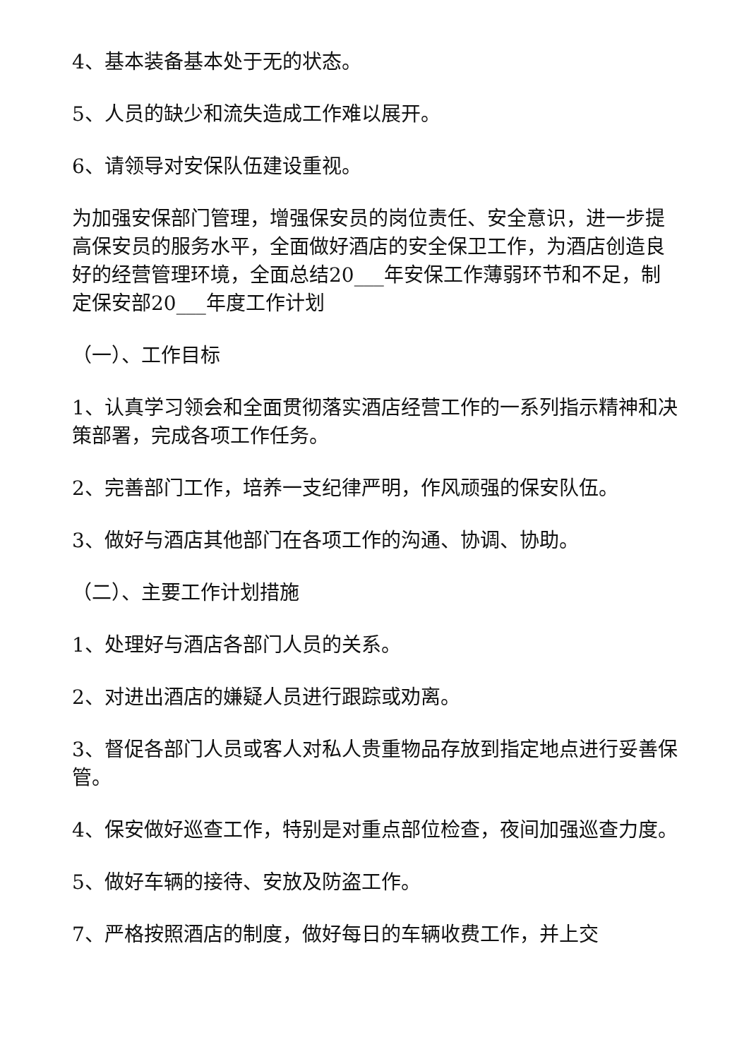4、基本装备基本处于无的状态。
5、人员的缺少和流失造成工作难以展开。
6、请领导对安保队伍建设重视。
为加强安保部门管理，增强保安员的岗位责任、安全意识，进一步提高保安员的服务水平，全面做好酒店的安全保卫工作，为酒店创造良好的经营管理环境，全面总结20___年安保工作薄弱环节和不足，制定保安部20___年度工作计划
（一）、工作目标
1、认真学习领会和全面贯彻落实酒店经营工作的一系列指示精神和决策部署，完成各项工作任务。
2、完善部门工作，培养一支纪律严明，作风顽强的保安队伍。
3、做好与酒店其他部门在各项工作的沟通、协调、协助。
（二）、主要工作计划措施
1、处理好与酒店各部门人员的关系。
2、对进出酒店的嫌疑人员进行跟踪或劝离。
3、督促各部门人员或客人对私人贵重物品存放到指定地点进行妥善保管。
4、保安做好巡查工作，特别是对重点部位检查，夜间加强巡查力度。
5、做好车辆的接待、安放及防盗工作。
7、严格按照酒店的制度，做好每日的车辆收费工作，并上交